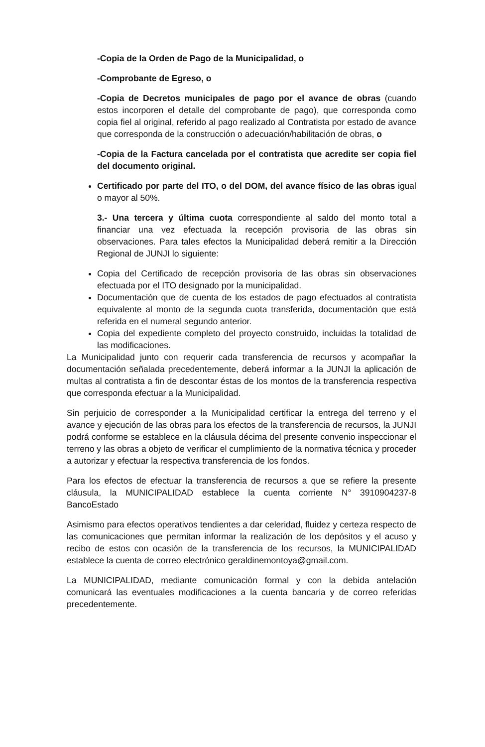-Copia de la Orden de Pago de la Municipalidad, o
-Comprobante de Egreso, o
-Copia de Decretos municipales de pago por el avance de obras (cuando estos incorporen el detalle del comprobante de pago), que corresponda como copia fiel al original, referido al pago realizado al Contratista por estado de avance que corresponda de la construcción o adecuación/habilitación de obras, o
-Copia de la Factura cancelada por el contratista que acredite ser copia fiel del documento original.
Certificado por parte del ITO, o del DOM, del avance físico de las obras igual o mayor al 50%.
3.- Una tercera y última cuota correspondiente al saldo del monto total a financiar una vez efectuada la recepción provisoria de las obras sin observaciones. Para tales efectos la Municipalidad deberá remitir a la Dirección Regional de JUNJI lo siguiente:
Copia del Certificado de recepción provisoria de las obras sin observaciones efectuada por el ITO designado por la municipalidad.
Documentación que de cuenta de los estados de pago efectuados al contratista equivalente al monto de la segunda cuota transferida, documentación que está referida en el numeral segundo anterior.
Copia del expediente completo del proyecto construido, incluidas la totalidad de las modificaciones.
La Municipalidad junto con requerir cada transferencia de recursos y acompañar la documentación señalada precedentemente, deberá informar a la JUNJI la aplicación de multas al contratista a fin de descontar éstas de los montos de la transferencia respectiva que corresponda efectuar a la Municipalidad.
Sin perjuicio de corresponder a la Municipalidad certificar la entrega del terreno y el avance y ejecución de las obras para los efectos de la transferencia de recursos, la JUNJI podrá conforme se establece en la cláusula décima del presente convenio inspeccionar el terreno y las obras a objeto de verificar el cumplimiento de la normativa técnica y proceder a autorizar y efectuar la respectiva transferencia de los fondos.
Para los efectos de efectuar la transferencia de recursos a que se refiere la presente cláusula, la MUNICIPALIDAD establece la cuenta corriente N° 3910904237-8 BancoEstado
Asimismo para efectos operativos tendientes a dar celeridad, fluidez y certeza respecto de las comunicaciones que permitan informar la realización de los depósitos y el acuso y recibo de estos con ocasión de la transferencia de los recursos, la MUNICIPALIDAD establece la cuenta de correo electrónico geraldinemontoya@gmail.com.
La MUNICIPALIDAD, mediante comunicación formal y con la debida antelación comunicará las eventuales modificaciones a la cuenta bancaria y de correo referidas precedentemente.